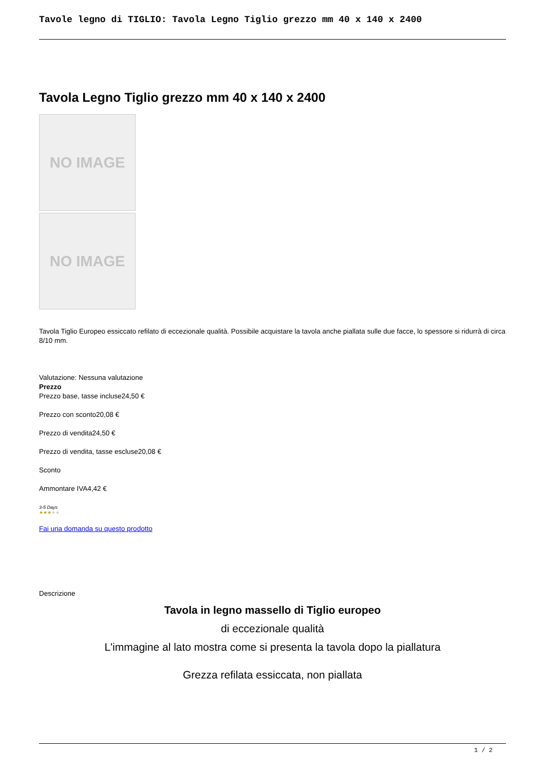Tavole legno di TIGLIO: Tavola Legno Tiglio grezzo mm 40 x 140 x 2400
Tavola Legno Tiglio grezzo mm 40 x 140 x 2400
NO IMAGE
NO IMAGE
Tavola Tiglio Europeo essiccato refilato di eccezionale qualità. Possibile acquistare la tavola anche piallata sulle due facce, lo spessore si ridurrà di circa 8/10 mm.
Valutazione: Nessuna valutazione
Prezzo
Prezzo base, tasse incluse24,50 €
Prezzo con sconto20,08 €
Prezzo di vendita24,50 €
Prezzo di vendita, tasse escluse20,08 €
Sconto
Ammontare IVA4,42 €
3-5 Days
★★★★★
Fai una domanda su questo prodotto
Descrizione
Tavola in legno massello di Tiglio europeo
di eccezionale qualità
L'immagine al lato mostra come si presenta la tavola dopo la piallatura
Grezza refilata essiccata, non piallata
1 / 2